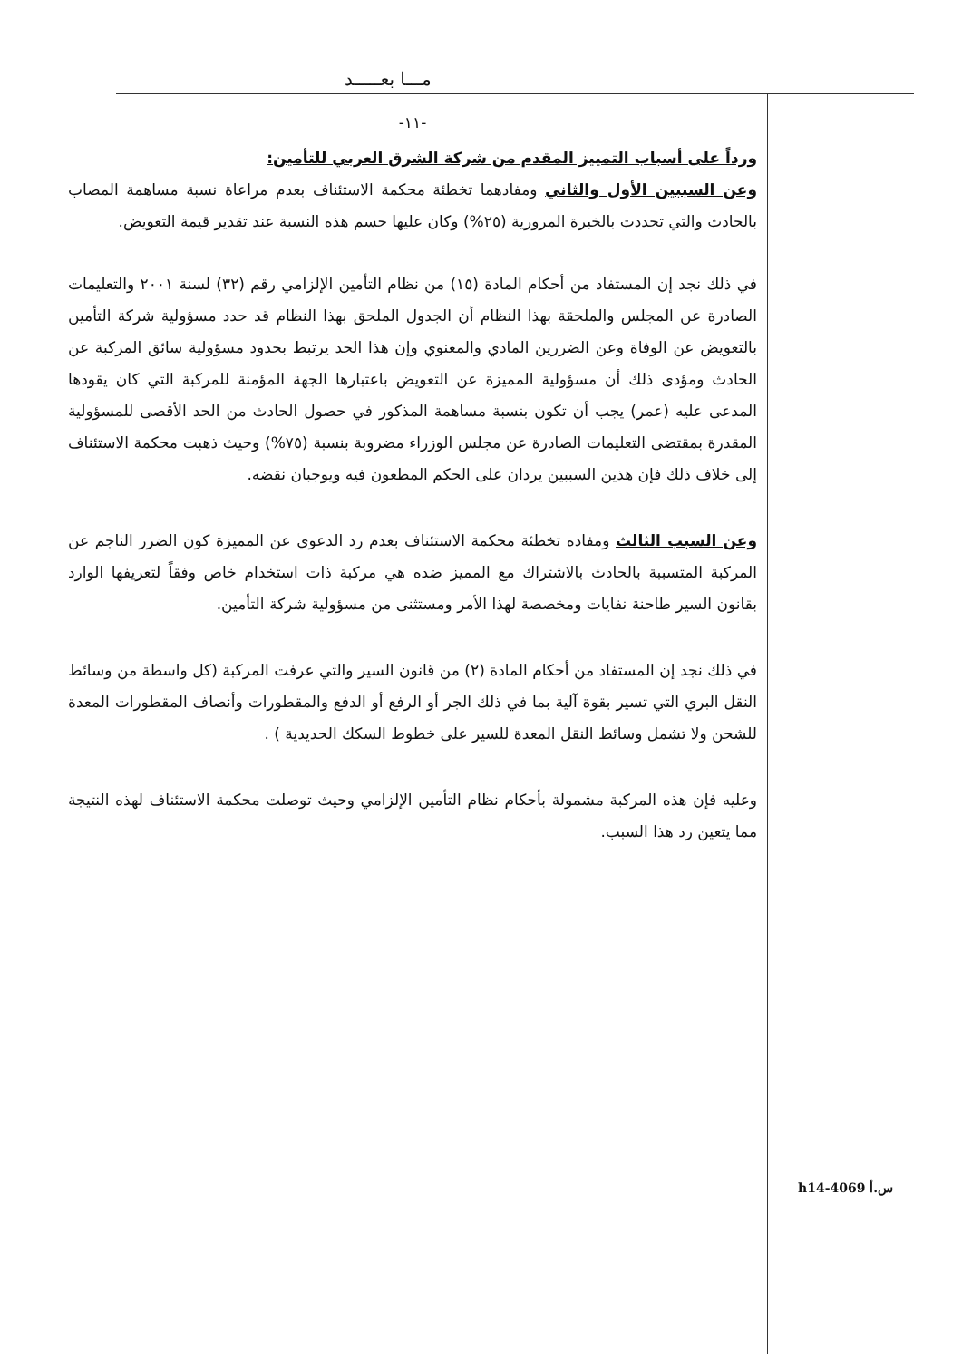مـــا بعـــــد
-١١-
ورداً على أسباب التمييز المقدم من شركة الشرق العربي للتأمين:
وعن السببين الأول والثاني ومفادهما تخطئة محكمة الاستئناف بعدم مراعاة نسبة مساهمة المصاب بالحادث والتي تحددت بالخبرة المرورية (٢٥%) وكان عليها حسم هذه النسبة عند تقدير قيمة التعويض.
في ذلك نجد إن المستفاد من أحكام المادة (١٥) من نظام التأمين الإلزامي رقم (٣٢) لسنة ٢٠٠١ والتعليمات الصادرة عن المجلس والملحقة بهذا النظام أن الجدول الملحق بهذا النظام قد حدد مسؤولية شركة التأمين بالتعويض عن الوفاة وعن الضررين المادي والمعنوي وإن هذا الحد يرتبط بحدود مسؤولية سائق المركبة عن الحادث ومؤدى ذلك أن مسؤولية المميزة عن التعويض باعتبارها الجهة المؤمنة للمركبة التي كان يقودها المدعى عليه (عمر) يجب أن تكون بنسبة مساهمة المذكور في حصول الحادث من الحد الأقصى للمسؤولية المقدرة بمقتضى التعليمات الصادرة عن مجلس الوزراء مضروبة بنسبة (٧٥%) وحيث ذهبت محكمة الاستئناف إلى خلاف ذلك فإن هذين السببين يردان على الحكم المطعون فيه ويوجبان نقضه.
وعن السبب الثالث ومفاده تخطئة محكمة الاستئناف بعدم رد الدعوى عن المميزة كون الضرر الناجم عن المركبة المتسببة بالحادث بالاشتراك مع المميز ضده هي مركبة ذات استخدام خاص وفقاً لتعريفها الوارد بقانون السير طاحنة نفايات ومخصصة لهذا الأمر ومستثنى من مسؤولية شركة التأمين.
في ذلك نجد إن المستفاد من أحكام المادة (٢) من قانون السير والتي عرفت المركبة (كل واسطة من وسائط النقل البري التي تسير بقوة آلية بما في ذلك الجر أو الرفع أو الدفع والمقطورات وأنصاف المقطورات المعدة للشحن ولا تشمل وسائط النقل المعدة للسير على خطوط السكك الحديدية ) .
وعليه فإن هذه المركبة مشمولة بأحكام نظام التأمين الإلزامي وحيث توصلت محكمة الاستئناف لهذه النتيجة مما يتعين رد هذا السبب.
س.أ h14-4069